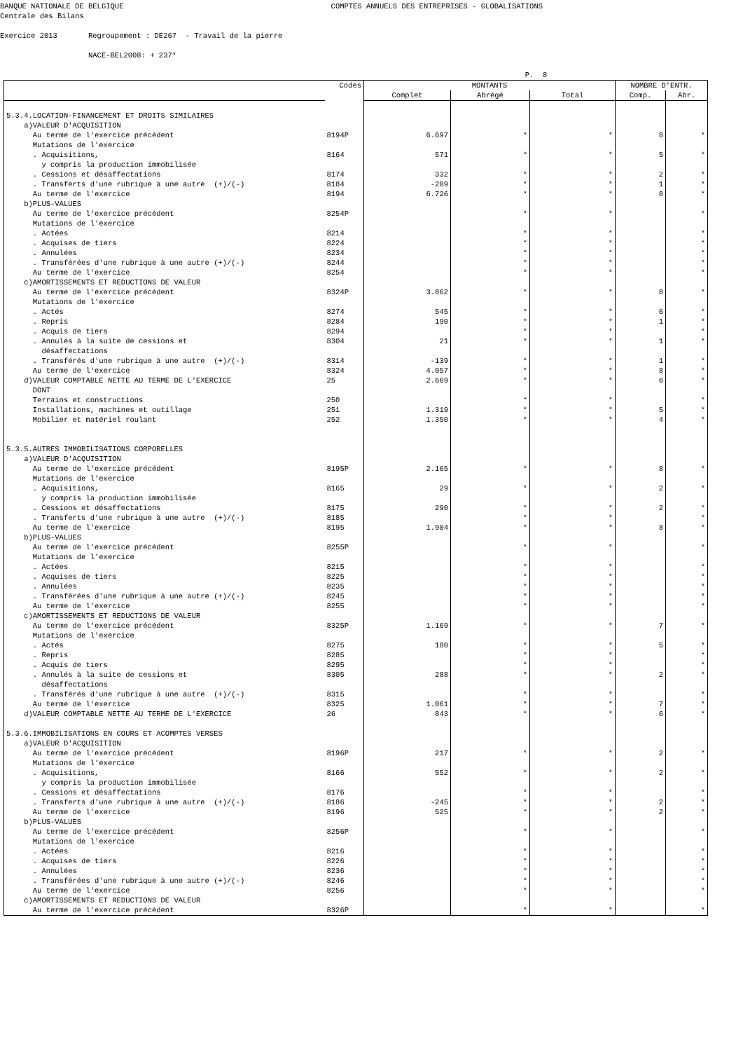BANQUE NATIONALE DE BELGIQUE COMPTES ANNUELS DES ENTREPRISES - GLOBALISATIONS
Centrale des Bilans
Exercice 2013 Regroupement : DE267 - Travail de la pierre
NACE-BEL2008: + 237*
P. 8
| | Codes | MONTANTS | | | NOMBRE D'ENTR. | |
| --- | --- | --- | --- | --- | --- | --- |
| | | Complet | Abrégé | Total | Comp. | Abr. |
| 5.3.4.LOCATION-FINANCEMENT ET DROITS SIMILAIRES | | | | | | |
| a)VALEUR D'ACQUISITION | | | | | | |
| Au terme de l'exercice précédent | 8194P | 6.697 | * | * | 8 | * |
| Mutations de l'exercice | | | | | | |
| . Acquisitions, | 8164 | 571 | * | * | 5 | * |
| y compris la production immobilisée | | | | | | |
| . Cessions et désaffectations | 8174 | 332 | * | * | 2 | * |
| . Transferts d'une rubrique à une autre (+)/(-) | 8184 | -209 | * | * | 1 | * |
| Au terme de l'exercice | 8194 | 6.726 | * | * | 8 | * |
| b)PLUS-VALUES | | | | | | |
| Au terme de l'exercice précédent | 8254P | | * | * | | * |
| Mutations de l'exercice | | | | | | |
| . Actées | 8214 | | * | * | | * |
| . Acquises de tiers | 8224 | | * | * | | * |
| . Annulées | 8234 | | * | * | | * |
| . Transférées d'une rubrique à une autre (+)/(-) | 8244 | | * | * | | * |
| Au terme de l'exercice | 8254 | | * | * | | * |
| c)AMORTISSEMENTS ET REDUCTIONS DE VALEUR | | | | | | |
| Au terme de l'exercice précédent | 8324P | 3.862 | * | * | 8 | * |
| Mutations de l'exercice | | | | | | |
| . Actés | 8274 | 545 | * | * | 6 | * |
| . Repris | 8284 | 190 | * | * | 1 | * |
| . Acquis de tiers | 8294 | | * | * | | * |
| . Annulés à la suite de cessions et | 8304 | 21 | * | * | 1 | * |
| désaffectations | | | | | | |
| . Transférés d'une rubrique à une autre (+)/(-) | 8314 | -139 | * | * | 1 | * |
| Au terme de l'exercice | 8324 | 4.057 | * | * | 8 | * |
| d)VALEUR COMPTABLE NETTE AU TERME DE L'EXERCICE | 25 | 2.669 | * | * | 6 | * |
| DONT | | | | | | |
| Terrains et constructions | 250 | | * | * | | * |
| Installations, machines et outillage | 251 | 1.319 | * | * | 5 | * |
| Mobilier et matériel roulant | 252 | 1.350 | * | * | 4 | * |
| 5.3.5.AUTRES IMMOBILISATIONS CORPORELLES | | | | | | |
| a)VALEUR D'ACQUISITION | | | | | | |
| Au terme de l'exercice précédent | 8195P | 2.165 | * | * | 8 | * |
| Mutations de l'exercice | | | | | | |
| . Acquisitions, | 8165 | 29 | * | * | 2 | * |
| y compris la production immobilisée | | | | | | |
| . Cessions et désaffectations | 8175 | 290 | * | * | 2 | * |
| . Transferts d'une rubrique à une autre (+)/(-) | 8185 | | * | * | | * |
| Au terme de l'exercice | 8195 | 1.904 | * | * | 8 | * |
| b)PLUS-VALUES | | | | | | |
| Au terme de l'exercice précédent | 8255P | | * | * | | * |
| Mutations de l'exercice | | | | | | |
| . Actées | 8215 | | * | * | | * |
| . Acquises de tiers | 8225 | | * | * | | * |
| . Annulées | 8235 | | * | * | | * |
| . Transférées d'une rubrique à une autre (+)/(-) | 8245 | | * | * | | * |
| Au terme de l'exercice | 8255 | | * | * | | * |
| c)AMORTISSEMENTS ET REDUCTIONS DE VALEUR | | | | | | |
| Au terme de l'exercice précédent | 8325P | 1.169 | * | * | 7 | * |
| Mutations de l'exercice | | | | | | |
| . Actés | 8275 | 180 | * | * | 5 | * |
| . Repris | 8285 | | * | * | | * |
| . Acquis de tiers | 8295 | | * | * | | * |
| . Annulés à la suite de cessions et | 8305 | 288 | * | * | 2 | * |
| désaffectations | | | | | | |
| . Transférés d'une rubrique à une autre (+)/(-) | 8315 | | * | * | | * |
| Au terme de l'exercice | 8325 | 1.061 | * | * | 7 | * |
| d)VALEUR COMPTABLE NETTE AU TERME DE L'EXERCICE | 26 | 843 | * | * | 6 | * |
| 5.3.6.IMMOBILISATIONS EN COURS ET ACOMPTES VERSES | | | | | | |
| a)VALEUR D'ACQUISITION | | | | | | |
| Au terme de l'exercice précédent | 8196P | 217 | * | * | 2 | * |
| Mutations de l'exercice | | | | | | |
| . Acquisitions, | 8166 | 552 | * | * | 2 | * |
| y compris la production immobilisée | | | | | | |
| . Cessions et désaffectations | 8176 | | * | * | | * |
| . Transferts d'une rubrique à une autre (+)/(-) | 8186 | -245 | * | * | 2 | * |
| Au terme de l'exercice | 8196 | 525 | * | * | 2 | * |
| b)PLUS-VALUES | | | | | | |
| Au terme de l'exercice précédent | 8256P | | * | * | | * |
| Mutations de l'exercice | | | | | | |
| . Actées | 8216 | | * | * | | * |
| . Acquises de tiers | 8226 | | * | * | | * |
| . Annulées | 8236 | | * | * | | * |
| . Transférées d'une rubrique à une autre (+)/(-) | 8246 | | * | * | | * |
| Au terme de l'exercice | 8256 | | * | * | | * |
| c)AMORTISSEMENTS ET REDUCTIONS DE VALEUR | | | | | | |
| Au terme de l'exercice précédent | 8326P | | * | * | | * |